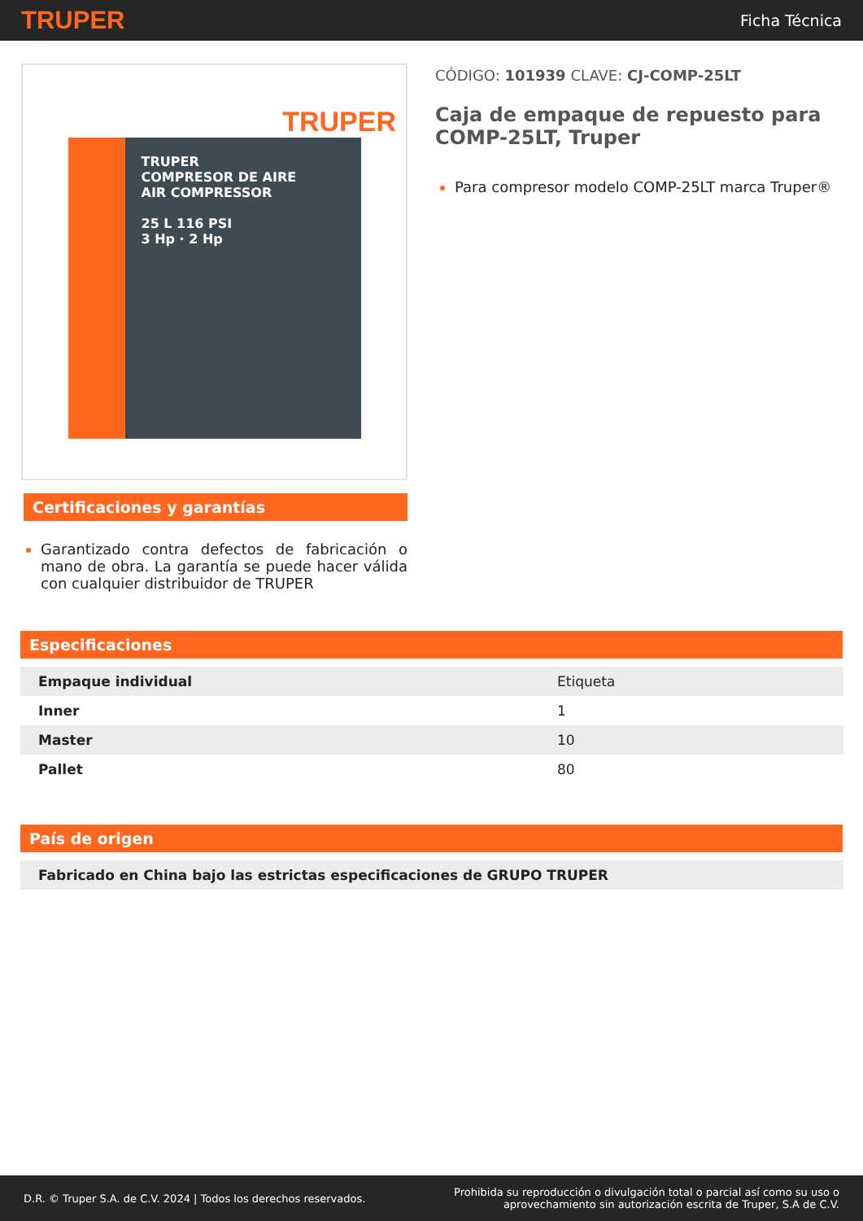TRUPER Ficha Técnica
TRUPER
TRUPER
COMPRESOR DE AIRE
AIR COMPRESSOR
25 L 116 PSI
3 Hp · 2 Hp
Certificaciones y garantías
Garantizado contra defectos de fabricación o mano de obra. La garantía se puede hacer válida con cualquier distribuidor de TRUPER
CÓDIGO: 101939 CLAVE: CJ-COMP-25LT
Caja de empaque de repuesto para COMP-25LT, Truper
Para compresor modelo COMP-25LT marca Truper®
Especificaciones
| Empaque individual | Etiqueta |
| Inner | 1 |
| Master | 10 |
| Pallet | 80 |
País de origen
| Fabricado en China bajo las estrictas especificaciones de GRUPO TRUPER |
D.R. © Truper S.A. de C.V. 2024 | Todos los derechos reservados. Prohibida su reproducción o divulgación total o parcial así como su uso o
aprovechamiento sin autorización escrita de Truper, S.A de C.V.